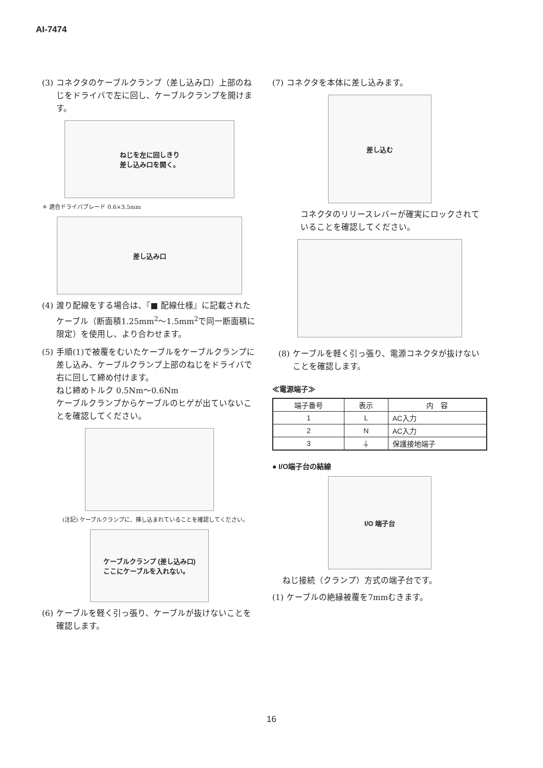AI-7474
(3) コネクタのケーブルクランプ（差し込み口）上部のねじをドライバで左に回し、ケーブルクランプを開けます。
ねじを左に回しきり
差し込み口を開く。
＊ 適合ドライバブレード 0.6×3.5mm
差し込み口
(4) 渡り配線をする場合は、『■ 配線仕様』に記載されたケーブル（断面積1.25mm<sup>2</sup>～1.5mm<sup>2</sup>で同一断面積に限定）を使用し、より合わせます。
(5) 手順(1)で被覆をむいたケーブルをケーブルクランプに差し込み、ケーブルクランプ上部のねじをドライバで右に回して締め付けます。
ねじ締めトルク 0.5Nm～0.6Nm
ケーブルクランプからケーブルのヒゲが出ていないことを確認してください。
(注記) ケーブルクランプに、挿し込まれていることを確認してください。
ケーブルクランプ (差し込み口)
ここにケーブルを入れない。
(6) ケーブルを軽く引っ張り、ケーブルが抜けないことを確認します。
(7) コネクタを本体に差し込みます。
差し込む
コネクタのリリースレバーが確実にロックされていることを確認してください。
(8) ケーブルを軽く引っ張り、電源コネクタが抜けないことを確認します。
≪電源端子≫
| 端子番号 | 表示 | 内 容 |
| --- | --- | --- |
| 1 | L | AC入力 |
| 2 | N | AC入力 |
| 3 | ⏚ | 保護接地端子 |
● I/O端子台の結線
I/O 端子台
ねじ接続（クランプ）方式の端子台です。
(1) ケーブルの絶縁被覆を7mmむきます。
16